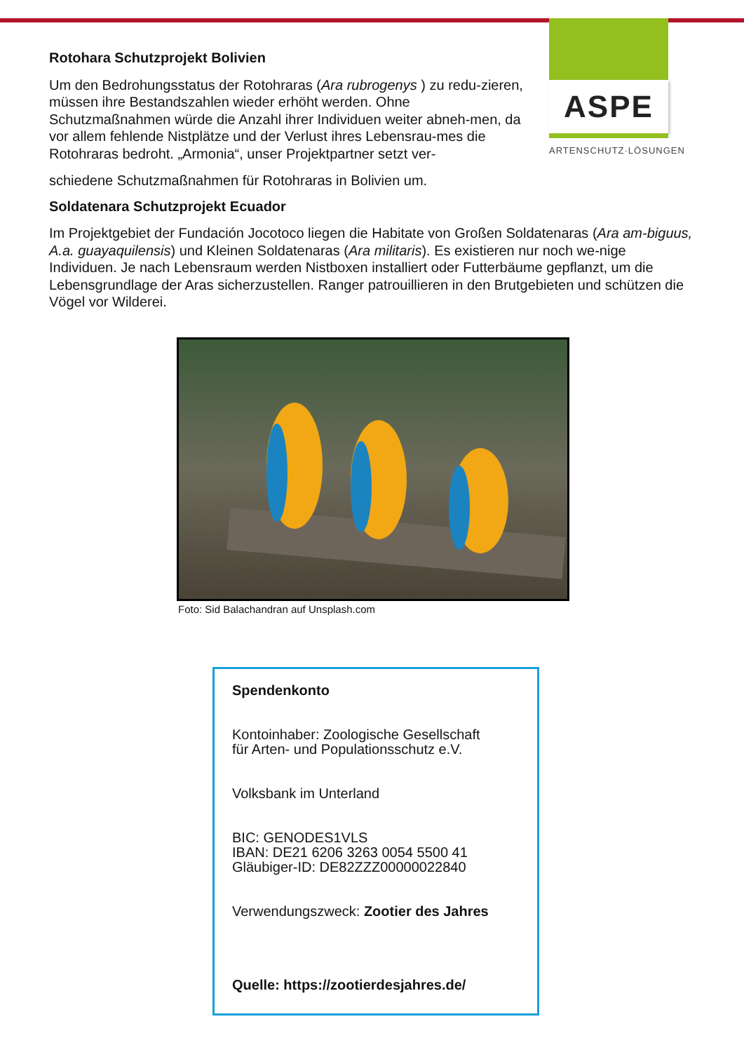ASPE
ARTENSCHUTZ·LÖSUNGEN
Rotohara Schutzprojekt Bolivien
Um den Bedrohungsstatus der Rotohraras (Ara rubrogenys ) zu redu-zieren, müssen ihre Bestandszahlen wieder erhöht werden. Ohne Schutzmaßnahmen würde die Anzahl ihrer Individuen weiter abneh-men, da vor allem fehlende Nistplätze und der Verlust ihres Lebensrau-mes die Rotohraras bedroht. „Armonia“, unser Projektpartner setzt ver-
schiedene Schutzmaßnahmen für Rotohraras in Bolivien um.
Soldatenara Schutzprojekt Ecuador
Im Projektgebiet der Fundación Jocotoco liegen die Habitate von Großen Soldatenaras (Ara am-biguus, A.a. guayaquilensis) und Kleinen Soldatenaras (Ara militaris). Es existieren nur noch we-nige Individuen. Je nach Lebensraum werden Nistboxen installiert oder Futterbäume gepflanzt, um die Lebensgrundlage der Aras sicherzustellen. Ranger patrouillieren in den Brutgebieten und schützen die Vögel vor Wilderei.
Foto: Sid Balachandran auf Unsplash.com
Spendenkonto
Kontoinhaber: Zoologische Gesellschaft
für Arten- und Populationsschutz e.V.
Volksbank im Unterland
BIC: GENODES1VLS
IBAN: DE21 6206 3263 0054 5500 41
Gläubiger-ID: DE82ZZZ00000022840
Verwendungszweck: Zootier des Jahres
Quelle: https://zootierdesjahres.de/